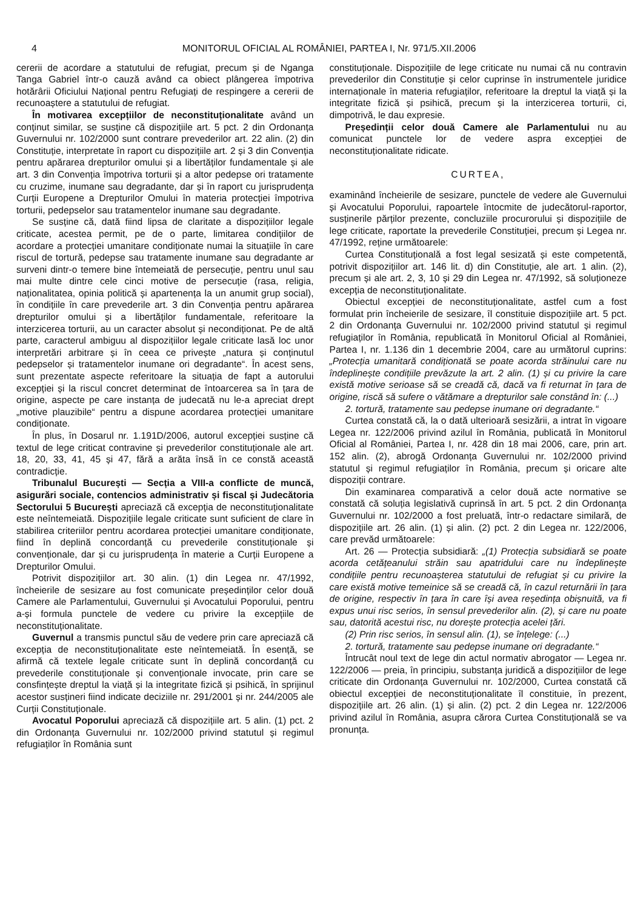4 MONITORUL OFICIAL AL ROMÂNIEI, PARTEA I, Nr. 971/5.XII.2006
cererii de acordare a statutului de refugiat, precum și de Nganga Tanga Gabriel într-o cauză având ca obiect plângerea împotriva hotărârii Oficiului Național pentru Refugiați de respingere a cererii de recunoaștere a statutului de refugiat.
În motivarea excepțiilor de neconstituționalitate având un conținut similar, se susține că dispozițiile art. 5 pct. 2 din Ordonanța Guvernului nr. 102/2000 sunt contrare prevederilor art. 22 alin. (2) din Constituție, interpretate în raport cu dispozițiile art. 2 și 3 din Convenția pentru apărarea drepturilor omului și a libertăților fundamentale și ale art. 3 din Convenția împotriva torturii și a altor pedepse ori tratamente cu cruzime, inumane sau degradante, dar și în raport cu jurisprudența Curții Europene a Drepturilor Omului în materia protecției împotriva torturii, pedepselor sau tratamentelor inumane sau degradante.
Se susține că, dată fiind lipsa de claritate a dispozițiilor legale criticate, acestea permit, pe de o parte, limitarea condițiilor de acordare a protecției umanitare condiționate numai la situațiile în care riscul de tortură, pedepse sau tratamente inumane sau degradante ar surveni dintr-o temere bine întemeiată de persecuție, pentru unul sau mai multe dintre cele cinci motive de persecuție (rasa, religia, naționalitatea, opinia politică și apartenența la un anumit grup social), în condițiile în care prevederile art. 3 din Convenția pentru apărarea drepturilor omului și a libertăților fundamentale, referitoare la interzicerea torturii, au un caracter absolut și necondiționat. Pe de altă parte, caracterul ambiguu al dispozițiilor legale criticate lasă loc unor interpretări arbitrare și în ceea ce privește „natura și conținutul pedepselor și tratamentelor inumane ori degradante“. În acest sens, sunt prezentate aspecte referitoare la situația de fapt a autorului excepției și la riscul concret determinat de întoarcerea sa în țara de origine, aspecte pe care instanța de judecată nu le-a apreciat drept „motive plauzibile“ pentru a dispune acordarea protecției umanitare condiționate.
În plus, în Dosarul nr. 1.191D/2006, autorul excepției susține că textul de lege criticat contravine și prevederilor constituționale ale art. 18, 20, 33, 41, 45 și 47, fără a arăta însă în ce constă această contradicție.
Tribunalul București — Secția a VIII-a conflicte de muncă, asigurări sociale, contencios administrativ și fiscal și Judecătoria Sectorului 5 București apreciază că excepția de neconstituționalitate este neîntemeiată. Dispozițiile legale criticate sunt suficient de clare în stabilirea criteriilor pentru acordarea protecției umanitare condiționate, fiind în deplină concordanță cu prevederile constituționale și convenționale, dar și cu jurisprudența în materie a Curții Europene a Drepturilor Omului.
Potrivit dispozițiilor art. 30 alin. (1) din Legea nr. 47/1992, încheierile de sesizare au fost comunicate președinților celor două Camere ale Parlamentului, Guvernului și Avocatului Poporului, pentru a-și formula punctele de vedere cu privire la excepțiile de neconstituționalitate.
Guvernul a transmis punctul său de vedere prin care apreciază că excepția de neconstituționalitate este neîntemeiată. În esență, se afirmă că textele legale criticate sunt în deplină concordanță cu prevederile constituționale și convenționale invocate, prin care se consfințește dreptul la viață și la integritate fizică și psihică, în sprijinul acestor susțineri fiind indicate deciziile nr. 291/2001 și nr. 244/2005 ale Curții Constituționale.
Avocatul Poporului apreciază că dispozițiile art. 5 alin. (1) pct. 2 din Ordonanța Guvernului nr. 102/2000 privind statutul și regimul refugiaților în România sunt
constituționale. Dispozițiile de lege criticate nu numai că nu contravin prevederilor din Constituție și celor cuprinse în instrumentele juridice internaționale în materia refugiaților, referitoare la dreptul la viață și la integritate fizică și psihică, precum și la interzicerea torturii, ci, dimpotrivă, le dau expresie.
Președinții celor două Camere ale Parlamentului nu au comunicat punctele lor de vedere aspra excepției de neconstituționalitate ridicate.
CURTEA,
examinând încheierile de sesizare, punctele de vedere ale Guvernului și Avocatului Poporului, rapoartele întocmite de judecătorul-raportor, susținerile părților prezente, concluziile procurorului și dispozițiile de lege criticate, raportate la prevederile Constituției, precum și Legea nr. 47/1992, reține următoarele:
Curtea Constituțională a fost legal sesizată și este competentă, potrivit dispozițiilor art. 146 lit. d) din Constituție, ale art. 1 alin. (2), precum și ale art. 2, 3, 10 și 29 din Legea nr. 47/1992, să soluționeze excepția de neconstituționalitate.
Obiectul excepției de neconstituționalitate, astfel cum a fost formulat prin încheierile de sesizare, îl constituie dispozițiile art. 5 pct. 2 din Ordonanța Guvernului nr. 102/2000 privind statutul și regimul refugiaților în România, republicată în Monitorul Oficial al României, Partea I, nr. 1.136 din 1 decembrie 2004, care au următorul cuprins: „Protecția umanitară condiționată se poate acorda străinului care nu îndeplinește condițiile prevăzute la art. 2 alin. (1) și cu privire la care există motive serioase să se creadă că, dacă va fi returnat în țara de origine, riscă să sufere o vătămare a drepturilor sale constând în: (...)
2. tortură, tratamente sau pedepse inumane ori degradante.“
Curtea constată că, la o dată ulterioară sesizării, a intrat în vigoare Legea nr. 122/2006 privind azilul în România, publicată în Monitorul Oficial al României, Partea I, nr. 428 din 18 mai 2006, care, prin art. 152 alin. (2), abrogă Ordonanța Guvernului nr. 102/2000 privind statutul și regimul refugiaților în România, precum și oricare alte dispoziții contrare.
Din examinarea comparativă a celor două acte normative se constată că soluția legislativă cuprinsă în art. 5 pct. 2 din Ordonanța Guvernului nr. 102/2000 a fost preluată, într-o redactare similară, de dispozițiile art. 26 alin. (1) și alin. (2) pct. 2 din Legea nr. 122/2006, care prevăd următoarele:
Art. 26 — Protecția subsidiară: „(1) Protecția subsidiară se poate acorda cetățeanului străin sau apatridului care nu îndeplinește condițiile pentru recunoașterea statutului de refugiat și cu privire la care există motive temeinice să se creadă că, în cazul returnării în țara de origine, respectiv în țara în care își avea reședința obișnuită, va fi expus unui risc serios, în sensul prevederilor alin. (2), și care nu poate sau, datorită acestui risc, nu dorește protecția acelei țări.
(2) Prin risc serios, în sensul alin. (1), se înțelege: (...)
2. tortură, tratamente sau pedepse inumane ori degradante.“
Întrucât noul text de lege din actul normativ abrogator — Legea nr. 122/2006 — preia, în principiu, substanța juridică a dispozițiilor de lege criticate din Ordonanța Guvernului nr. 102/2000, Curtea constată că obiectul excepției de neconstituționalitate îl constituie, în prezent, dispozițiile art. 26 alin. (1) și alin. (2) pct. 2 din Legea nr. 122/2006 privind azilul în România, asupra cărora Curtea Constituțională se va pronunța.